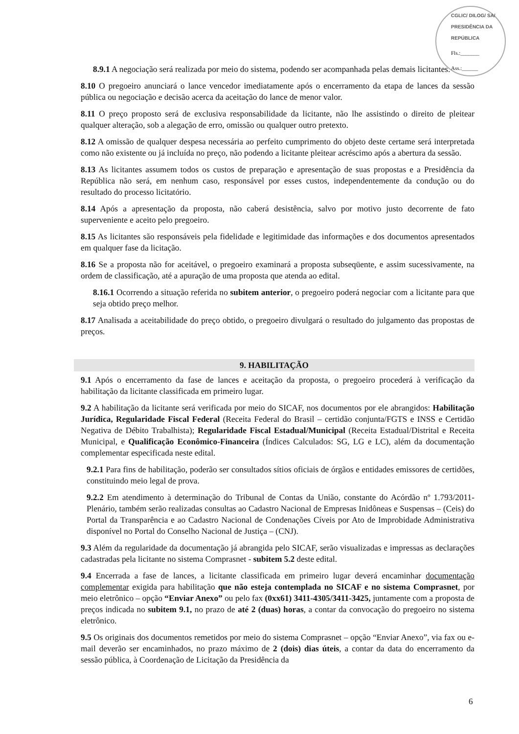CGLIC/ DILOG/ SA/ PRESIDÊNCIA DA REPÚBLICA
Fls.:_______
Ass.:______
8.9.1 A negociação será realizada por meio do sistema, podendo ser acompanhada pelas demais licitantes.
8.10 O pregoeiro anunciará o lance vencedor imediatamente após o encerramento da etapa de lances da sessão pública ou negociação e decisão acerca da aceitação do lance de menor valor.
8.11 O preço proposto será de exclusiva responsabilidade da licitante, não lhe assistindo o direito de pleitear qualquer alteração, sob a alegação de erro, omissão ou qualquer outro pretexto.
8.12 A omissão de qualquer despesa necessária ao perfeito cumprimento do objeto deste certame será interpretada como não existente ou já incluída no preço, não podendo a licitante pleitear acréscimo após a abertura da sessão.
8.13 As licitantes assumem todos os custos de preparação e apresentação de suas propostas e a Presidência da República não será, em nenhum caso, responsável por esses custos, independentemente da condução ou do resultado do processo licitatório.
8.14 Após a apresentação da proposta, não caberá desistência, salvo por motivo justo decorrente de fato superveniente e aceito pelo pregoeiro.
8.15 As licitantes são responsáveis pela fidelidade e legitimidade das informações e dos documentos apresentados em qualquer fase da licitação.
8.16 Se a proposta não for aceitável, o pregoeiro examinará a proposta subseqüente, e assim sucessivamente, na ordem de classificação, até a apuração de uma proposta que atenda ao edital.
8.16.1 Ocorrendo a situação referida no subitem anterior, o pregoeiro poderá negociar com a licitante para que seja obtido preço melhor.
8.17 Analisada a aceitabilidade do preço obtido, o pregoeiro divulgará o resultado do julgamento das propostas de preços.
9. HABILITAÇÃO
9.1 Após o encerramento da fase de lances e aceitação da proposta, o pregoeiro procederá à verificação da habilitação da licitante classificada em primeiro lugar.
9.2 A habilitação da licitante será verificada por meio do SICAF, nos documentos por ele abrangidos: Habilitação Jurídica, Regularidade Fiscal Federal (Receita Federal do Brasil – certidão conjunta/FGTS e INSS e Certidão Negativa de Débito Trabalhista); Regularidade Fiscal Estadual/Municipal (Receita Estadual/Distrital e Receita Municipal, e Qualificação Econômico-Financeira (Índices Calculados: SG, LG e LC), além da documentação complementar especificada neste edital.
9.2.1 Para fins de habilitação, poderão ser consultados sítios oficiais de órgãos e entidades emissores de certidões, constituindo meio legal de prova.
9.2.2 Em atendimento à determinação do Tribunal de Contas da União, constante do Acórdão nº 1.793/2011-Plenário, também serão realizadas consultas ao Cadastro Nacional de Empresas Inidôneas e Suspensas – (Ceis) do Portal da Transparência e ao Cadastro Nacional de Condenações Cíveis por Ato de Improbidade Administrativa disponível no Portal do Conselho Nacional de Justiça – (CNJ).
9.3 Além da regularidade da documentação já abrangida pelo SICAF, serão visualizadas e impressas as declarações cadastradas pela licitante no sistema Comprasnet - subitem 5.2 deste edital.
9.4 Encerrada a fase de lances, a licitante classificada em primeiro lugar deverá encaminhar documentação complementar exigida para habilitação que não esteja contemplada no SICAF e no sistema Comprasnet, por meio eletrônico – opção “Enviar Anexo” ou pelo fax (0xx61) 3411-4305/3411-3425, juntamente com a proposta de preços indicada no subitem 9.1, no prazo de até 2 (duas) horas, a contar da convocação do pregoeiro no sistema eletrônico.
9.5 Os originais dos documentos remetidos por meio do sistema Comprasnet – opção “Enviar Anexo”, via fax ou e-mail deverão ser encaminhados, no prazo máximo de 2 (dois) dias úteis, a contar da data do encerramento da sessão pública, à Coordenação de Licitação da Presidência da
6